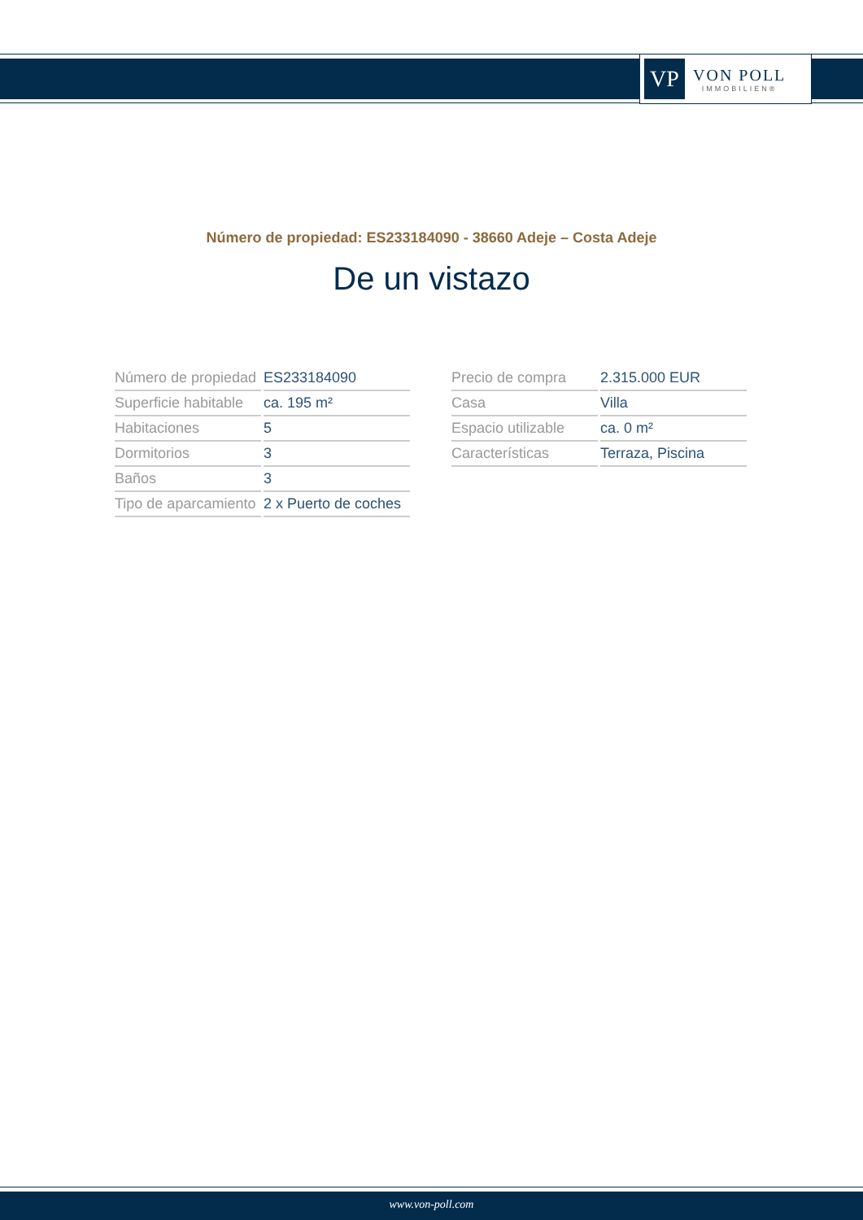VP
VON POLL
IMMOBILIEN®
Número de propiedad: ES233184090 - 38660 Adeje – Costa Adeje
De un vistazo
| Número de propiedad | ES233184090 |
| Superficie habitable | ca. 195 m² |
| Habitaciones | 5 |
| Dormitorios | 3 |
| Baños | 3 |
| Tipo de aparcamiento | 2 x Puerto de coches |
| Precio de compra | 2.315.000 EUR |
| Casa | Villa |
| Espacio utilizable | ca. 0 m² |
| Características | Terraza, Piscina |
www.von-poll.com